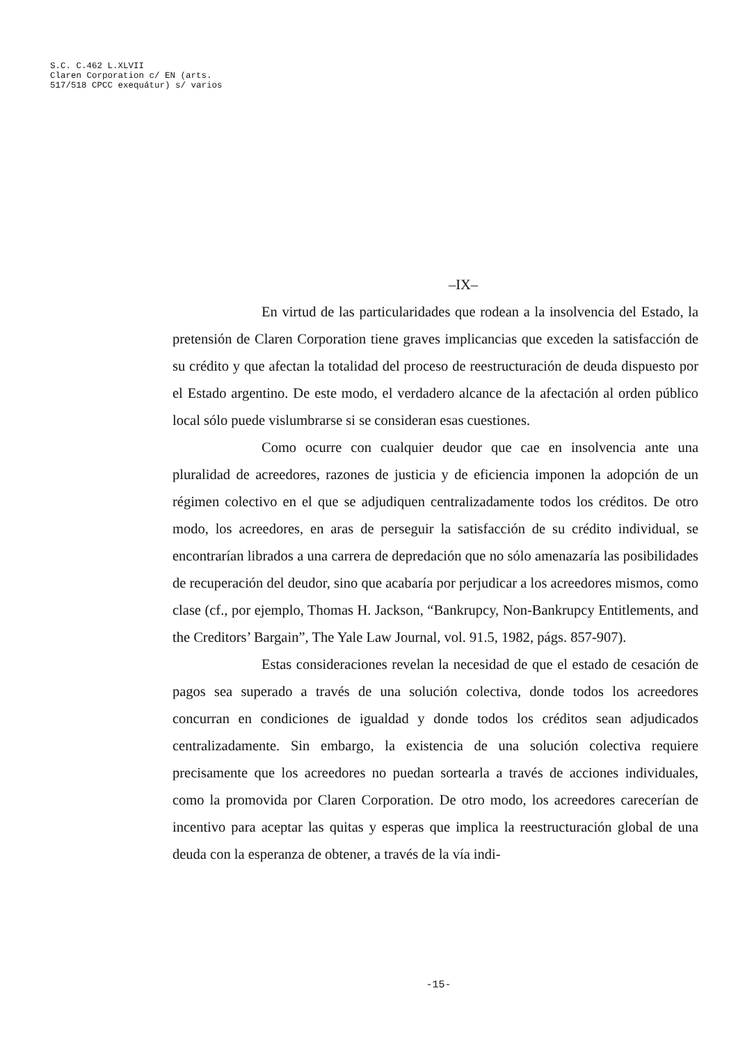S.C. C.462 L.XLVII
Claren Corporation c/ EN (arts.
517/518 CPCC exequátur) s/ varios
–IX–
En virtud de las particularidades que rodean a la insolvencia del Estado, la pretensión de Claren Corporation tiene graves implicancias que exceden la satisfacción de su crédito y que afectan la totalidad del proceso de reestructuración de deuda dispuesto por el Estado argentino. De este modo, el verdadero alcance de la afectación al orden público local sólo puede vislumbrarse si se consideran esas cuestiones.
Como ocurre con cualquier deudor que cae en insolvencia ante una pluralidad de acreedores, razones de justicia y de eficiencia imponen la adopción de un régimen colectivo en el que se adjudiquen centralizadamente todos los créditos. De otro modo, los acreedores, en aras de perseguir la satisfacción de su crédito individual, se encontrarían librados a una carrera de depredación que no sólo amenazaría las posibilidades de recuperación del deudor, sino que acabaría por perjudicar a los acreedores mismos, como clase (cf., por ejemplo, Thomas H. Jackson, “Bankrupcy, Non-Bankrupcy Entitlements, and the Creditors’ Bargain”, The Yale Law Journal, vol. 91.5, 1982, págs. 857-907).
Estas consideraciones revelan la necesidad de que el estado de cesación de pagos sea superado a través de una solución colectiva, donde todos los acreedores concurran en condiciones de igualdad y donde todos los créditos sean adjudicados centralizadamente. Sin embargo, la existencia de una solución colectiva requiere precisamente que los acreedores no puedan sortearla a través de acciones individuales, como la promovida por Claren Corporation. De otro modo, los acreedores carecerían de incentivo para aceptar las quitas y esperas que implica la reestructuración global de una deuda con la esperanza de obtener, a través de la vía indi-
-15-